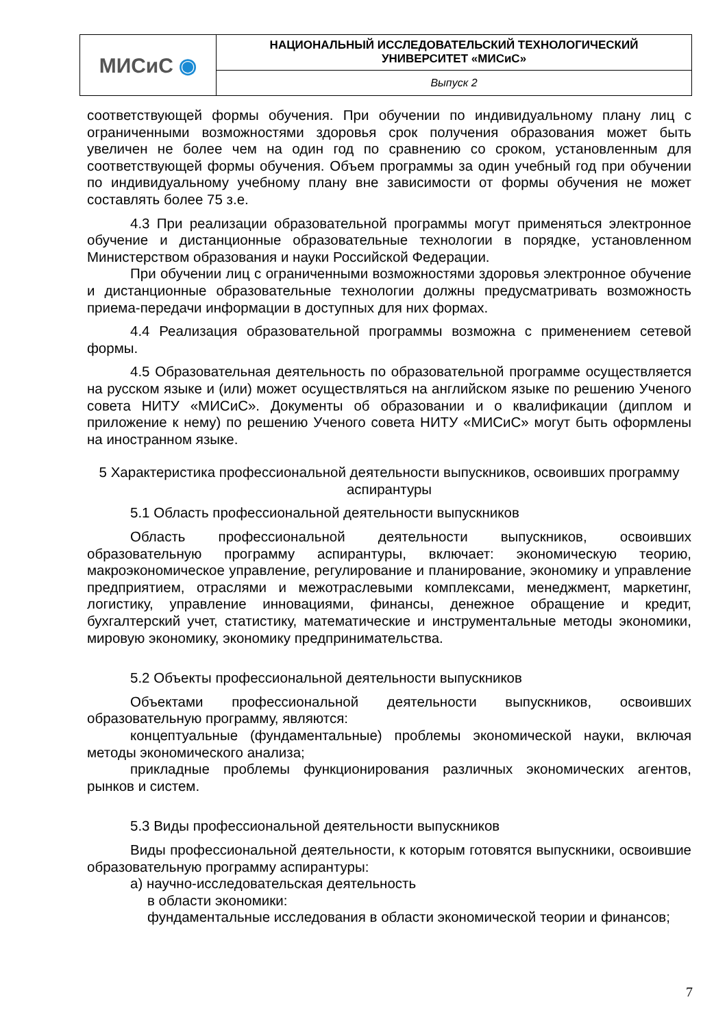| МИСиС ◉ | НАЦИОНАЛЬНЫЙ ИССЛЕДОВАТЕЛЬСКИЙ ТЕХНОЛОГИЧЕСКИЙ УНИВЕРСИТЕТ «МИСиС» |
| | Выпуск 2 |
соответствующей формы обучения. При обучении по индивидуальному плану лиц с ограниченными возможностями здоровья срок получения образования может быть увеличен не более чем на один год по сравнению со сроком, установленным для соответствующей формы обучения. Объем программы за один учебный год при обучении по индивидуальному учебному плану вне зависимости от формы обучения не может составлять более 75 з.е.
4.3 При реализации образовательной программы могут применяться электронное обучение и дистанционные образовательные технологии в порядке, установленном Министерством образования и науки Российской Федерации.
При обучении лиц с ограниченными возможностями здоровья электронное обучение и дистанционные образовательные технологии должны предусматривать возможность приема-передачи информации в доступных для них формах.
4.4 Реализация образовательной программы возможна с применением сетевой формы.
4.5 Образовательная деятельность по образовательной программе осуществляется на русском языке и (или) может осуществляться на английском языке по решению Ученого совета НИТУ «МИСиС». Документы об образовании и о квалификации (диплом и приложение к нему) по решению Ученого совета НИТУ «МИСиС» могут быть оформлены на иностранном языке.
5 Характеристика профессиональной деятельности выпускников, освоивших программу аспирантуры
5.1 Область профессиональной деятельности выпускников
Область профессиональной деятельности выпускников, освоивших образовательную программу аспирантуры, включает: экономическую теорию, макроэкономическое управление, регулирование и планирование, экономику и управление предприятием, отраслями и межотраслевыми комплексами, менеджмент, маркетинг, логистику, управление инновациями, финансы, денежное обращение и кредит, бухгалтерский учет, статистику, математические и инструментальные методы экономики, мировую экономику, экономику предпринимательства.
5.2 Объекты профессиональной деятельности выпускников
Объектами профессиональной деятельности выпускников, освоивших образовательную программу, являются:
концептуальные (фундаментальные) проблемы экономической науки, включая методы экономического анализа;
прикладные проблемы функционирования различных экономических агентов, рынков и систем.
5.3 Виды профессиональной деятельности выпускников
Виды профессиональной деятельности, к которым готовятся выпускники, освоившие образовательную программу аспирантуры:
а) научно-исследовательская деятельность
в области экономики:
фундаментальные исследования в области экономической теории и финансов;
7